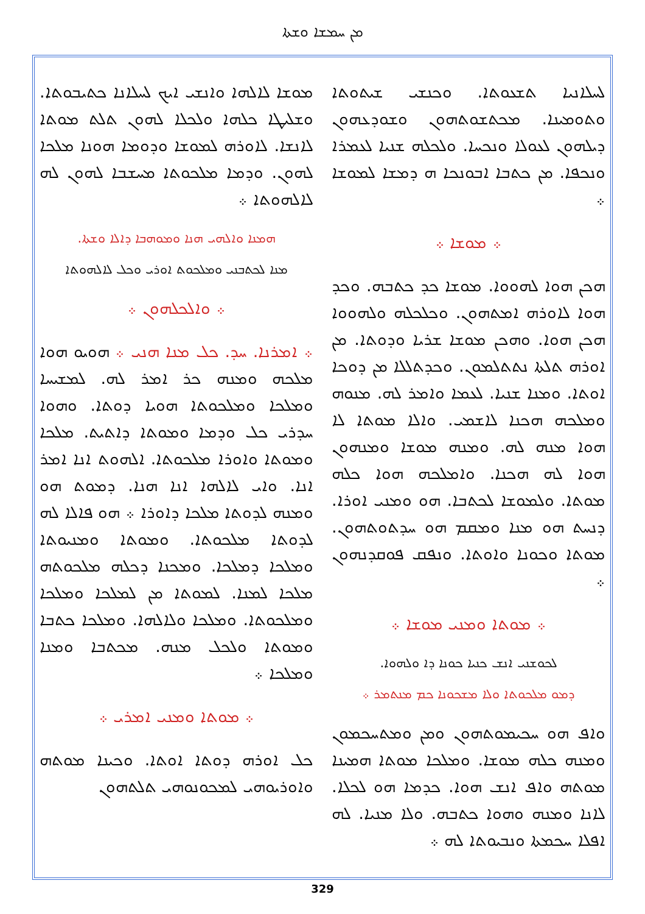ܡܢ ܚܡܫܐ ܘܫܬܐ
ܠܚܠܐܢܝܐ ܬܫܥܘܬܐ. ܘܟܢܫܝ ܫܝܬܘܬܐ ܘܬܘܡܝܢܐ. ܡܟܬܫܘܬܗܘܢ ܘܫܘܕܥܗܘܢ ܕܝܠܗܘܢ ܠܥܘܠܐ ܘܢܟܚܐ. ܘܠܟܠܗ ܫܢܝܐ ܠܥܡܪܐ ܘܢܟܦܐ. ܡܢ ܟܬܒܐ ܐܒܘܢܟܐ ܗ ܕܡܫܐ ܠܡܘܫܐ ܀
܀ ܡܘܫܐ ܀
ܗܟܢ ܗܘܐ ܠܗܘܘܐ. ܡܘܫܐ ܟܕ ܟܬܒܗ. ܘܟܕ ܗܘܐ ܠܐܘܪܗ ܐܡܬܗܘܢ. ܘܟܠܟܠܗ ܘܠܗܘܘܐ ܗܟܢ ܗܘܐ. ܘܗܟܢ ܡܘܫܐ ܫܪܝܐ ܘܕܘܬܐ. ܡܢ ܐܘܪܗ ܬܠܬܐ ܢܬܬܠܡܘܢ. ܘܟܕܬܠܠܐ ܡܢ ܕܘܟܐ ܐܘܬܐ. ܘܡܢܐ ܫܢܝܐ. ܠܥܡܐ ܘܐܡܪ ܠܗ. ܡܢܘܗ ܘܡܠܟܗ ܗܟܢܐ ܠܐܫܡܝ. ܘܐܠܐ ܡܘܬܐ ܠܐ ܗܘܐ ܡܢܗ ܠܗ. ܘܡܢܗ ܡܘܫܐ ܘܡܢܗܘܢ ܗܘܐ ܠܗ ܗܟܢܐ. ܘܐܡܠܟܗ ܗܘܐ ܟܠܗ ܡܘܬܐ. ܘܠܡܘܫܐ ܠܟܬܒܐ. ܗܘ ܘܡܢܝ ܐܘܪܐ. ܕܢܚܬ ܗܘ ܡܢܐ ܘܡܩܡ ܗܘ ܚܕܬܘܬܗܘܢ. ܡܘܬܐ ܘܟܘܢܐ ܘܐܘܬܐ. ܘܢܦܩ ܦܘܩܕܢܗܘܢ ܀
܀ ܡܘܬܐ ܘܡܢܝ ܡܘܫܐ ܀
ܠܟܘܫܢܝ ܐܢܫ ܟܢܝܐ ܟܘܢܐ ܕܐ ܘܠܗܘܐ.
ܕܡܘ ܡܠܟܘܬܐ ܘܠܐ ܡܫܟܘܢܐ ܟܡ ܡܢܬܡܪ ܀
ܘܐܦ ܗܘ ܚܟܝܡܘܬܗܘܢ ܘܡܢ ܘܡܬܚܟܡܘܢ ܘܡܢܗ ܟܠܗ ܡܘܫܐ. ܘܡܠܟܐ ܡܘܬܐ ܗܡܝܢܐ ܡܘܬܗ ܘܐܦ ܐܢܫ ܗܘܐ. ܟܕܡܐ ܗܘ ܠܟܠܐ. ܠܐܢܐ ܘܡܢܗ ܘܗܘܐ ܟܬܒܗ. ܘܠܐ ܡܢܝܐ. ܠܗ ܐܦܠܐ ܚܟܡܬܐ ܘܢܒܝܘܬܐ ܠܗ ܀
ܡܘܫܐ ܠܐܠܗܐ ܘܐܢܫܝ ܐܝܟ ܠܚܠܐܢܐ ܟܬܝܒܘܬܐ. ܘܫܠܝܛܐ ܟܠܗܐ ܘܠܟܠܐ ܠܗܘܢ ܬܠܬ ܡܘܬܐ ܠܐܢܫܐ. ܠܐܘܪܗ ܠܡܘܫܐ ܘܕܘܡܐ ܗܘܢܐ ܡܠܟܐ ܠܗܘܢ. ܘܕܡܐ ܡܠܟܘܬܐ ܡܚܫܒܐ ܠܗܘܢ ܠܗ ܠܐܠܗܘܬܐ ܀
ܗܡܢܐ ܘܐܠܗܝ ܗܢܐ ܘܡܘܗܒܐ ܕܐܠܐ ܘܫܬܐ.
ܡܢܐ ܠܟܬܒܢܝ ܘܡܠܟܘܬ ܐܘܪܝ ܘܟܠ ܠܐܠܗܘܬܐ
܀ ܘܐܠܟܠܗܘܢ ܀
܀ ܐܡܪܢܐ. ܚܕ. ܟܠ ܡܢܐ ܗܢܝ ܀ ܗܘܝܘ ܗܘܐ ܡܠܟܗ ܘܡܢܗ ܟܪ ܐܡܪ ܠܗ. ܠܡܫܝܚܐ ܘܡܠܟܐ ܘܡܠܟܘܬܐ ܗܘܝܐ ܕܘܬܐ. ܘܗܘܐ ܚܕܪܝ ܟܠ ܘܕܡܐ ܘܡܘܬܐ ܕܐܬܝܬ. ܡܠܟܐ ܘܡܘܬܐ ܘܐܘܪܐ ܡܠܟܘܬܐ. ܐܠܗܘܬ ܐܢܐ ܐܡܪ ܐܢܐ. ܘܐܝ ܠܐܠܗܐ ܐܢܐ ܗܢܐ. ܕܡܘܬ ܗܘ ܘܡܢܗ ܠܕܘܬܐ ܡܠܟܐ ܕܐܘܪܐ ܀ ܗܘ ܦܐܠܐ ܠܗ ܠܕܘܬܐ ܡܠܟܘܬܐ. ܘܡܘܬܐ ܘܡܢܝܘܬܐ ܘܡܠܟܐ ܕܡܠܟܐ. ܘܡܟܢܐ ܕܟܠܗ ܡܠܟܘܬܗ ܡܠܟܐ ܠܡܢܐ. ܠܡܘܬܐ ܡܢ ܠܡܠܟܐ ܘܡܠܟܐ ܘܡܠܟܘܬܐ. ܘܡܠܟܐ ܘܠܐܠܗܐ. ܘܡܠܟܐ ܟܬܒܐ ܘܡܘܬܐ ܘܠܟܠ ܡܢܗ. ܡܟܬܒܐ ܘܡܢܐ ܘܡܠܟܐ ܀
܀ ܡܘܬܐ ܘܡܢܝ ܐܡܪܝ ܀
ܟܠ ܐܘܪܗ ܕܘܬܐ ܐܘܬܐ. ܘܟܝܢܐ ܡܘܬܗ ܘܐܘܪܝܘܗܝ ܠܡܟܘܢܘܗܝ ܬܠܬܗܘܢ
329